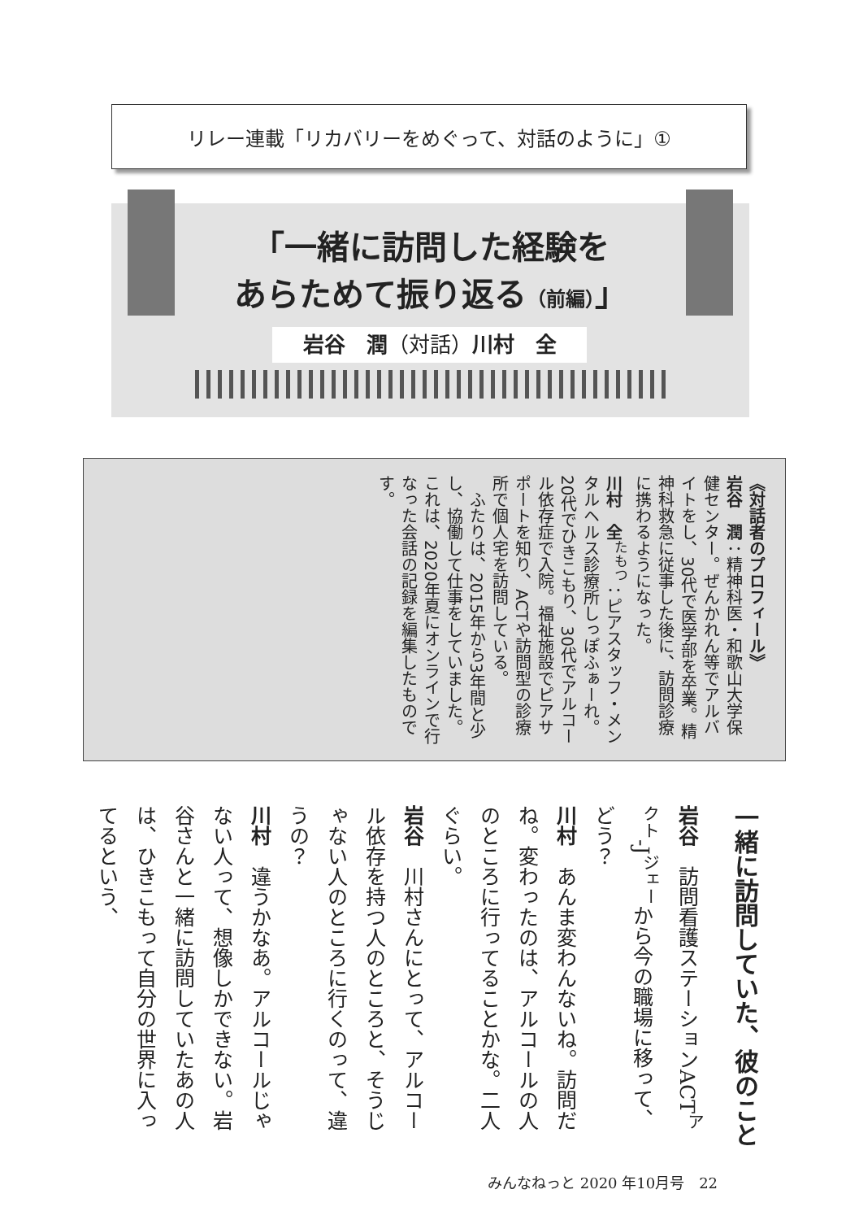リレー連載「リカバリーをめぐって、対話のように」①
「一緒に訪問した経験を
あらためて振り返る（前編）」
岩谷　潤（対話）川村　全
《対話者のプロフィール》
岩谷　潤：精神科医・和歌山大学保健センター。ぜんかれん等でアルバイトをし、30代で医学部を卒業。精神科救急に従事した後に、訪問診療に携わるようになった。
川村　全<sup>たもつ</sup>：ピアスタッフ・メンタルヘルス診療所しっぽふぁーれ。20代でひきこもり、30代でアルコール依存症で入院。福祉施設でピアサポートを知り、ACTや訪問型の診療所で個人宅を訪問している。
　ふたりは、2015年から3年間と少し、協働して仕事をしていました。これは、2020年夏にオンラインで行なった会話の記録を編集したものです。
一緒に訪問していた、彼のこと
岩谷　訪問看護ステーションACT<sup>アクト</sup>-J<sup>ジェー</sup>から今の職場に移って、どう？
川村　あんま変わんないね。訪問だね。変わったのは、アルコールの人のところに行ってることかな。二人ぐらい。
岩谷　川村さんにとって、アルコール依存を持つ人のところと、そうじゃない人のところに行くのって、違うの？
川村　違うかなあ。アルコールじゃない人って、想像しかできない。岩谷さんと一緒に訪問していたあの人は、ひきこもって自分の世界に入ってるという、
みんなねっと 2020 年10月号　22